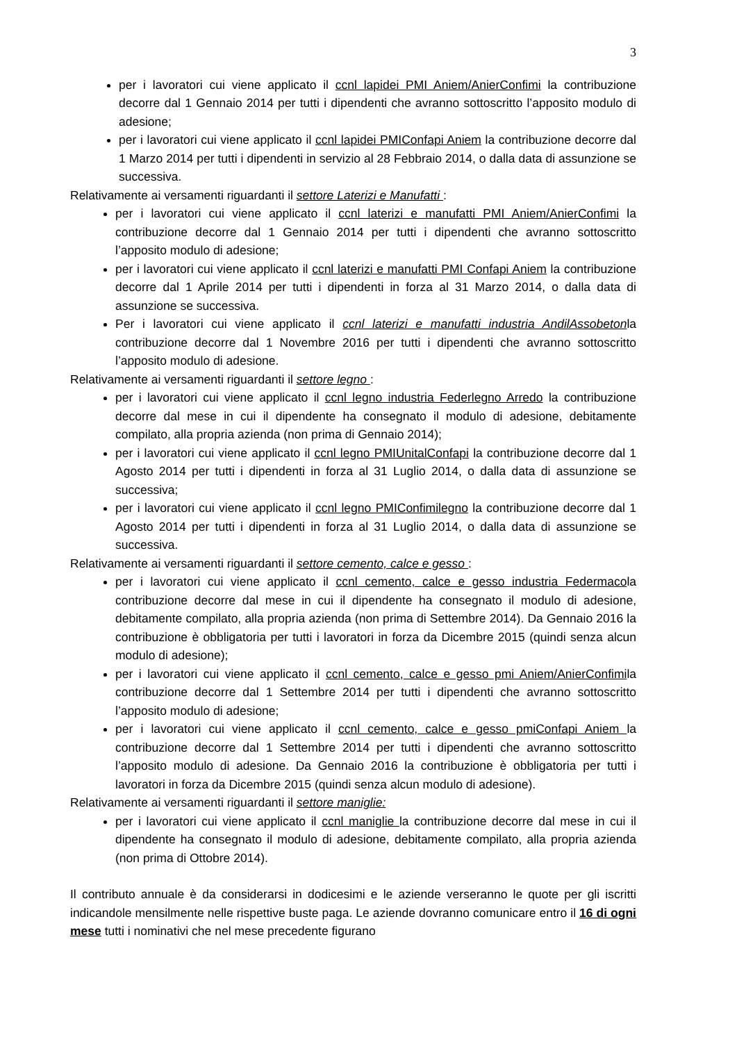3
per i lavoratori cui viene applicato il ccnl lapidei PMI Aniem/AnierConfimi la contribuzione decorre dal 1 Gennaio 2014 per tutti i dipendenti che avranno sottoscritto l’apposito modulo di adesione;
per i lavoratori cui viene applicato il ccnl lapidei PMIConfapi Aniem la contribuzione decorre dal 1 Marzo 2014 per tutti i dipendenti in servizio al 28 Febbraio 2014, o dalla data di assunzione se successiva.
Relativamente ai versamenti riguardanti il settore Laterizi e Manufatti :
per i lavoratori cui viene applicato il ccnl laterizi e manufatti PMI Aniem/AnierConfimi la contribuzione decorre dal 1 Gennaio 2014 per tutti i dipendenti che avranno sottoscritto l’apposito modulo di adesione;
per i lavoratori cui viene applicato il ccnl laterizi e manufatti PMI Confapi Aniem la contribuzione decorre dal 1 Aprile 2014 per tutti i dipendenti in forza al 31 Marzo 2014, o dalla data di assunzione se successiva.
Per i lavoratori cui viene applicato il ccnl laterizi e manufatti industria AndilAssobetonla contribuzione decorre dal 1 Novembre 2016 per tutti i dipendenti che avranno sottoscritto l’apposito modulo di adesione.
Relativamente ai versamenti riguardanti il settore legno :
per i lavoratori cui viene applicato il ccnl legno industria Federlegno Arredo la contribuzione decorre dal mese in cui il dipendente ha consegnato il modulo di adesione, debitamente compilato, alla propria azienda (non prima di Gennaio 2014);
per i lavoratori cui viene applicato il ccnl legno PMIUnitalConfapi la contribuzione decorre dal 1 Agosto 2014 per tutti i dipendenti in forza al 31 Luglio 2014, o dalla data di assunzione se successiva;
per i lavoratori cui viene applicato il ccnl legno PMIConfimilegno la contribuzione decorre dal 1 Agosto 2014 per tutti i dipendenti in forza al 31 Luglio 2014, o dalla data di assunzione se successiva.
Relativamente ai versamenti riguardanti il settore cemento, calce e gesso :
per i lavoratori cui viene applicato il ccnl cemento, calce e gesso industria Federmacola contribuzione decorre dal mese in cui il dipendente ha consegnato il modulo di adesione, debitamente compilato, alla propria azienda (non prima di Settembre 2014). Da Gennaio 2016 la contribuzione è obbligatoria per tutti i lavoratori in forza da Dicembre 2015 (quindi senza alcun modulo di adesione);
per i lavoratori cui viene applicato il ccnl cemento, calce e gesso pmi Aniem/AnierConfimila contribuzione decorre dal 1 Settembre 2014 per tutti i dipendenti che avranno sottoscritto l’apposito modulo di adesione;
per i lavoratori cui viene applicato il ccnl cemento, calce e gesso pmiConfapi Aniem la contribuzione decorre dal 1 Settembre 2014 per tutti i dipendenti che avranno sottoscritto l’apposito modulo di adesione. Da Gennaio 2016 la contribuzione è obbligatoria per tutti i lavoratori in forza da Dicembre 2015 (quindi senza alcun modulo di adesione).
Relativamente ai versamenti riguardanti il settore maniglie:
per i lavoratori cui viene applicato il ccnl maniglie la contribuzione decorre dal mese in cui il dipendente ha consegnato il modulo di adesione, debitamente compilato, alla propria azienda (non prima di Ottobre 2014).
Il contributo annuale è da considerarsi in dodicesimi e le aziende verseranno le quote per gli iscritti indicandole mensilmente nelle rispettive buste paga. Le aziende dovranno comunicare entro il 16 di ogni mese tutti i nominativi che nel mese precedente figurano